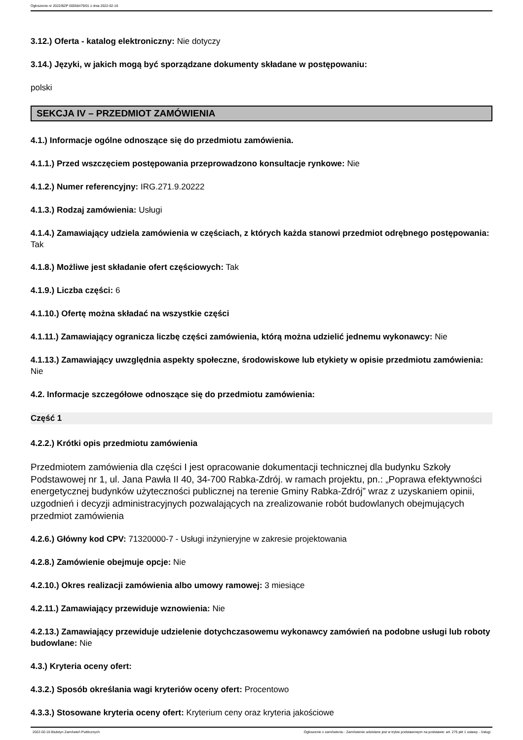Ogłoszenie nr 2022/BZP 00058479/01 z dnia 2022-02-16
3.12.) Oferta - katalog elektroniczny: Nie dotyczy
3.14.) Języki, w jakich mogą być sporządzane dokumenty składane w postępowaniu:
polski
SEKCJA IV – PRZEDMIOT ZAMÓWIENIA
4.1.) Informacje ogólne odnoszące się do przedmiotu zamówienia.
4.1.1.) Przed wszczęciem postępowania przeprowadzono konsultacje rynkowe: Nie
4.1.2.) Numer referencyjny: IRG.271.9.20222
4.1.3.) Rodzaj zamówienia: Usługi
4.1.4.) Zamawiający udziela zamówienia w częściach, z których każda stanowi przedmiot odrębnego postępowania: Tak
4.1.8.) Możliwe jest składanie ofert częściowych: Tak
4.1.9.) Liczba części: 6
4.1.10.) Ofertę można składać na wszystkie części
4.1.11.) Zamawiający ogranicza liczbę części zamówienia, którą można udzielić jednemu wykonawcy: Nie
4.1.13.) Zamawiający uwzględnia aspekty społeczne, środowiskowe lub etykiety w opisie przedmiotu zamówienia: Nie
4.2. Informacje szczegółowe odnoszące się do przedmiotu zamówienia:
Część 1
4.2.2.) Krótki opis przedmiotu zamówienia
Przedmiotem zamówienia dla części I jest opracowanie dokumentacji technicznej dla budynku Szkoły Podstawowej nr 1, ul. Jana Pawła II 40, 34-700 Rabka-Zdrój. w ramach projektu, pn.: „Poprawa efektywności energetycznej budynków użyteczności publicznej na terenie Gminy Rabka-Zdrój” wraz z uzyskaniem opinii, uzgodnień i decyzji administracyjnych pozwalających na zrealizowanie robót budowlanych obejmujących przedmiot zamówienia
4.2.6.) Główny kod CPV: 71320000-7 - Usługi inżynieryjne w zakresie projektowania
4.2.8.) Zamówienie obejmuje opcje: Nie
4.2.10.) Okres realizacji zamówienia albo umowy ramowej: 3 miesiące
4.2.11.) Zamawiający przewiduje wznowienia: Nie
4.2.13.) Zamawiający przewiduje udzielenie dotychczasowemu wykonawcy zamówień na podobne usługi lub roboty budowlane: Nie
4.3.) Kryteria oceny ofert:
4.3.2.) Sposób określania wagi kryteriów oceny ofert: Procentowo
4.3.3.) Stosowane kryteria oceny ofert: Kryterium ceny oraz kryteria jakościowe
2022-02-16 Biuletyn Zamówień Publicznych Ogłoszenie o zamówieniu - Zamówienie udzielane jest w trybie podstawowym na podstawie: art. 275 pkt 1 ustawy - Usługi